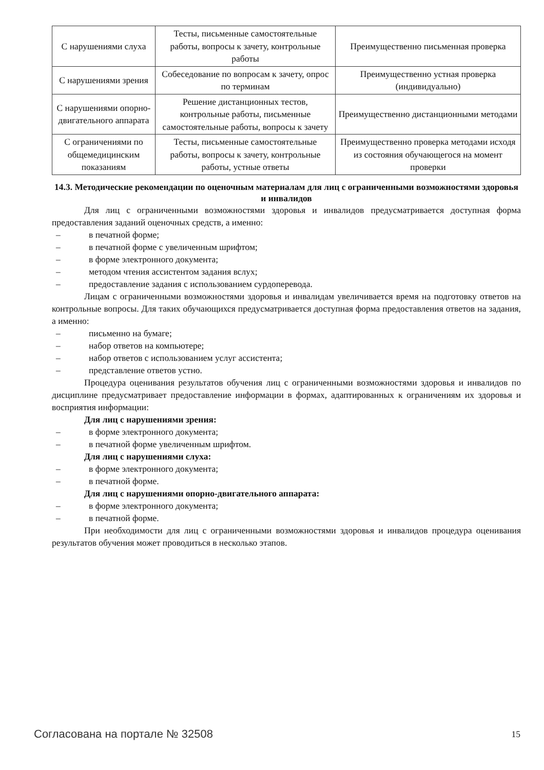| С нарушениями слуха | Тесты, письменные самостоятельные работы, вопросы к зачету, контрольные работы | Преимущественно письменная проверка |
| С нарушениями зрения | Собеседование по вопросам к зачету, опрос по терминам | Преимущественно устная проверка (индивидуально) |
| С нарушениями опорно-двигательного аппарата | Решение дистанционных тестов, контрольные работы, письменные самостоятельные работы, вопросы к зачету | Преимущественно дистанционными методами |
| С ограничениями по общемедицинским показаниям | Тесты, письменные самостоятельные работы, вопросы к зачету, контрольные работы, устные ответы | Преимущественно проверка методами исходя из состояния обучающегося на момент проверки |
14.3. Методические рекомендации по оценочным материалам для лиц с ограниченными возможностями здоровья и инвалидов
Для лиц с ограниченными возможностями здоровья и инвалидов предусматривается доступная форма предоставления заданий оценочных средств, а именно:
– в печатной форме;
– в печатной форме с увеличенным шрифтом;
– в форме электронного документа;
– методом чтения ассистентом задания вслух;
– предоставление задания с использованием сурдоперевода.
Лицам с ограниченными возможностями здоровья и инвалидам увеличивается время на подготовку ответов на контрольные вопросы. Для таких обучающихся предусматривается доступная форма предоставления ответов на задания, а именно:
– письменно на бумаге;
– набор ответов на компьютере;
– набор ответов с использованием услуг ассистента;
– представление ответов устно.
Процедура оценивания результатов обучения лиц с ограниченными возможностями здоровья и инвалидов по дисциплине предусматривает предоставление информации в формах, адаптированных к ограничениям их здоровья и восприятия информации:
Для лиц с нарушениями зрения:
– в форме электронного документа;
– в печатной форме увеличенным шрифтом.
Для лиц с нарушениями слуха:
– в форме электронного документа;
– в печатной форме.
Для лиц с нарушениями опорно-двигательного аппарата:
– в форме электронного документа;
– в печатной форме.
При необходимости для лиц с ограниченными возможностями здоровья и инвалидов процедура оценивания результатов обучения может проводиться в несколько этапов.
Согласована на портале № 32508 15